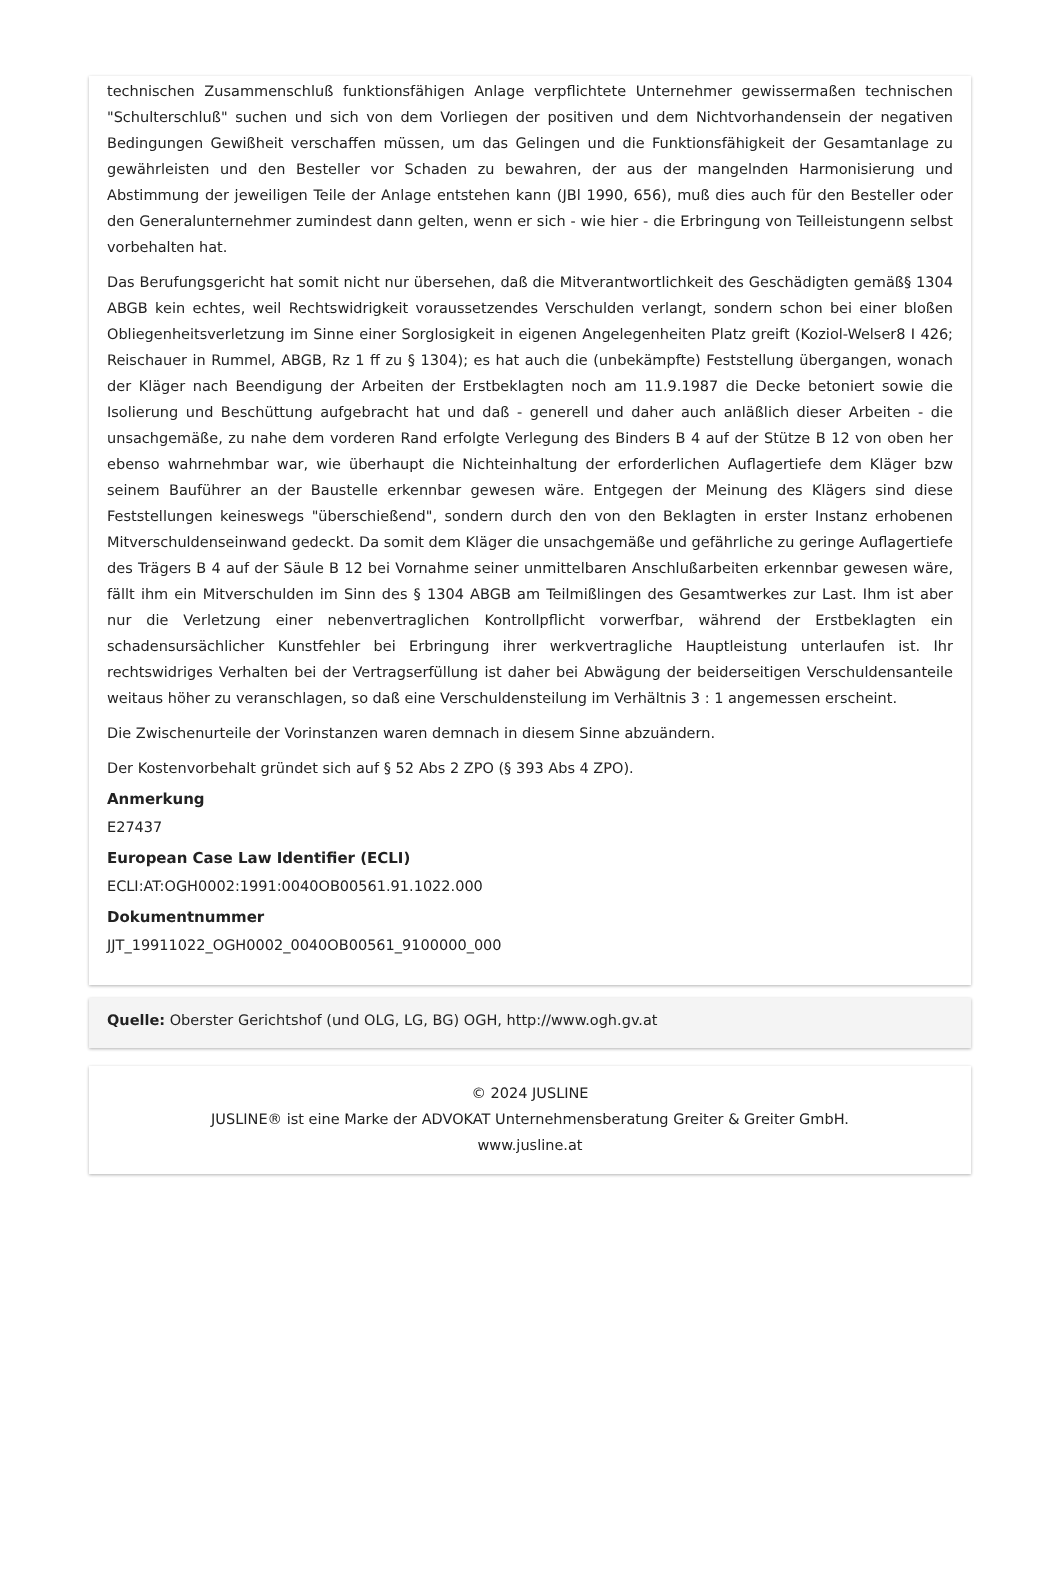technischen Zusammenschluß funktionsfähigen Anlage verpflichtete Unternehmer gewissermaßen technischen "Schulterschluß" suchen und sich von dem Vorliegen der positiven und dem Nichtvorhandensein der negativen Bedingungen Gewißheit verschaffen müssen, um das Gelingen und die Funktionsfähigkeit der Gesamtanlage zu gewährleisten und den Besteller vor Schaden zu bewahren, der aus der mangelnden Harmonisierung und Abstimmung der jeweiligen Teile der Anlage entstehen kann (JBl 1990, 656), muß dies auch für den Besteller oder den Generalunternehmer zumindest dann gelten, wenn er sich - wie hier - die Erbringung von Teilleistungenn selbst vorbehalten hat.
Das Berufungsgericht hat somit nicht nur übersehen, daß die Mitverantwortlichkeit des Geschädigten gemäß§ 1304 ABGB kein echtes, weil Rechtswidrigkeit voraussetzendes Verschulden verlangt, sondern schon bei einer bloßen Obliegenheitsverletzung im Sinne einer Sorglosigkeit in eigenen Angelegenheiten Platz greift (Koziol-Welser8 I 426; Reischauer in Rummel, ABGB, Rz 1 ff zu § 1304); es hat auch die (unbekämpfte) Feststellung übergangen, wonach der Kläger nach Beendigung der Arbeiten der Erstbeklagten noch am 11.9.1987 die Decke betoniert sowie die Isolierung und Beschüttung aufgebracht hat und daß - generell und daher auch anläßlich dieser Arbeiten - die unsachgemäße, zu nahe dem vorderen Rand erfolgte Verlegung des Binders B 4 auf der Stütze B 12 von oben her ebenso wahrnehmbar war, wie überhaupt die Nichteinhaltung der erforderlichen Auflagertiefe dem Kläger bzw seinem Bauführer an der Baustelle erkennbar gewesen wäre. Entgegen der Meinung des Klägers sind diese Feststellungen keineswegs "überschießend", sondern durch den von den Beklagten in erster Instanz erhobenen Mitverschuldenseinwand gedeckt. Da somit dem Kläger die unsachgemäße und gefährliche zu geringe Auflagertiefe des Trägers B 4 auf der Säule B 12 bei Vornahme seiner unmittelbaren Anschlußarbeiten erkennbar gewesen wäre, fällt ihm ein Mitverschulden im Sinn des § 1304 ABGB am Teilmißlingen des Gesamtwerkes zur Last. Ihm ist aber nur die Verletzung einer nebenvertraglichen Kontrollpflicht vorwerfbar, während der Erstbeklagten ein schadensursächlicher Kunstfehler bei Erbringung ihrer werkvertragliche Hauptleistung unterlaufen ist. Ihr rechtswidriges Verhalten bei der Vertragserfüllung ist daher bei Abwägung der beiderseitigen Verschuldensanteile weitaus höher zu veranschlagen, so daß eine Verschuldensteilung im Verhältnis 3 : 1 angemessen erscheint.
Die Zwischenurteile der Vorinstanzen waren demnach in diesem Sinne abzuändern.
Der Kostenvorbehalt gründet sich auf § 52 Abs 2 ZPO (§ 393 Abs 4 ZPO).
Anmerkung
E27437
European Case Law Identifier (ECLI)
ECLI:AT:OGH0002:1991:0040OB00561.91.1022.000
Dokumentnummer
JJT_19911022_OGH0002_0040OB00561_9100000_000
Quelle: Oberster Gerichtshof (und OLG, LG, BG) OGH, http://www.ogh.gv.at
© 2024 JUSLINE
JUSLINE® ist eine Marke der ADVOKAT Unternehmensberatung Greiter & Greiter GmbH.
www.jusline.at